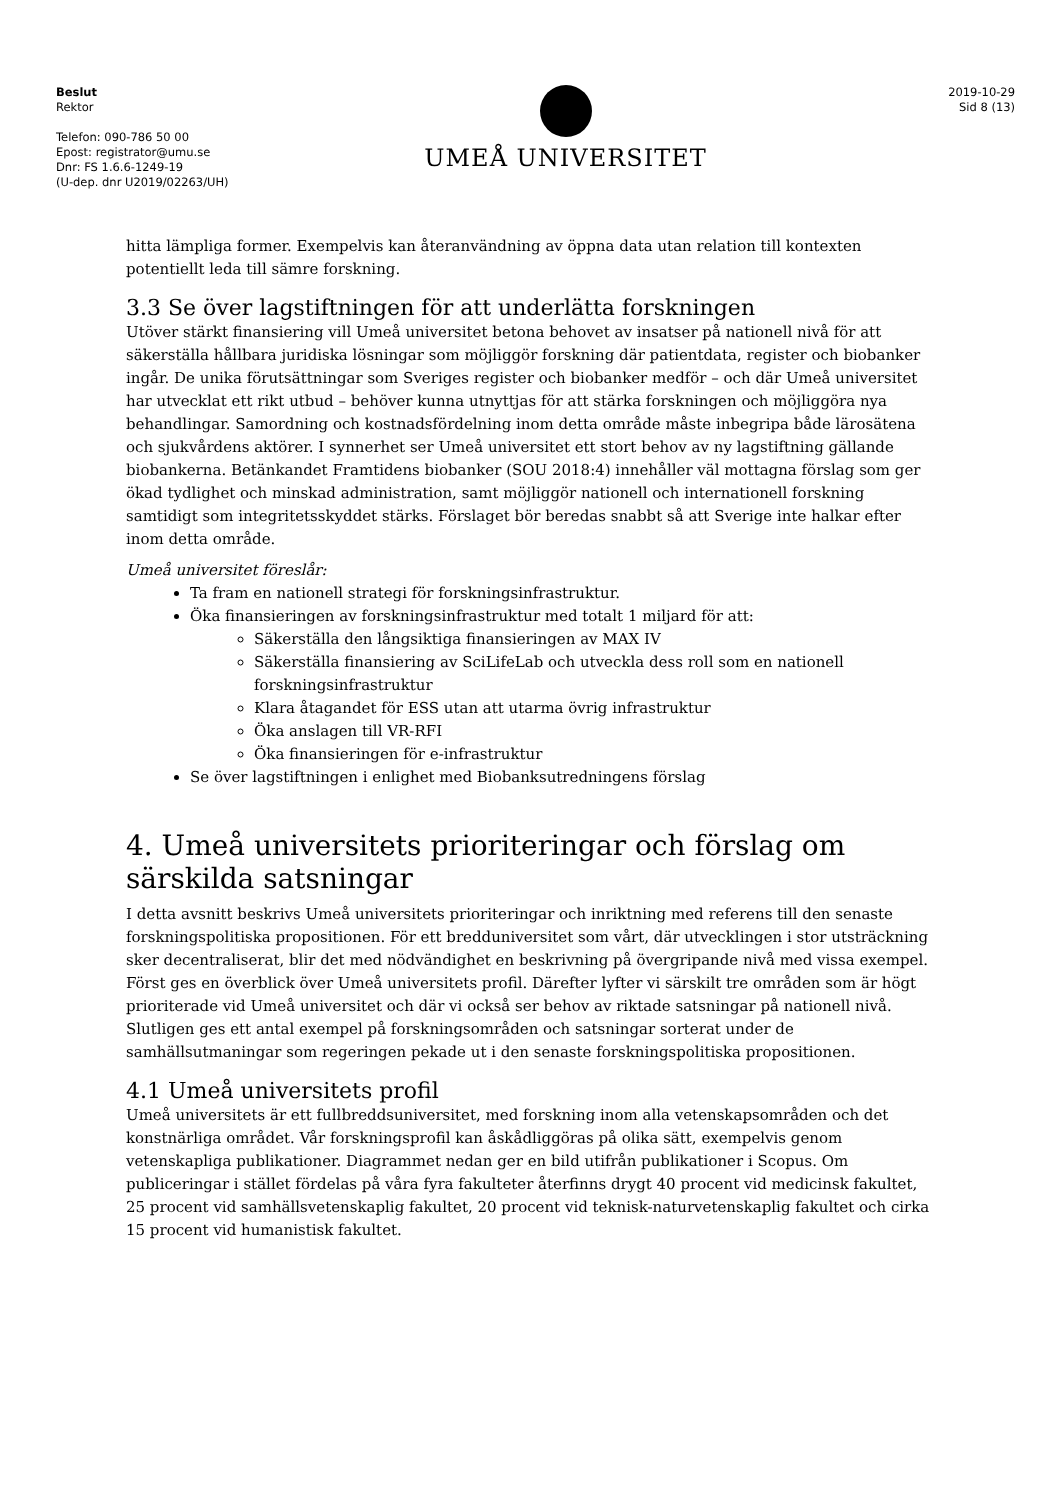Beslut
Rektor
Telefon: 090-786 50 00
Epost: registrator@umu.se
Dnr: FS 1.6.6-1249-19
(U-dep. dnr U2019/02263/UH)
UMEÅ UNIVERSITET
2019-10-29
Sid 8 (13)
hitta lämpliga former. Exempelvis kan återanvändning av öppna data utan relation till kontexten potentiellt leda till sämre forskning.
3.3 Se över lagstiftningen för att underlätta forskningen
Utöver stärkt finansiering vill Umeå universitet betona behovet av insatser på nationell nivå för att säkerställa hållbara juridiska lösningar som möjliggör forskning där patientdata, register och biobanker ingår. De unika förutsättningar som Sveriges register och biobanker medför – och där Umeå universitet har utvecklat ett rikt utbud – behöver kunna utnyttjas för att stärka forskningen och möjliggöra nya behandlingar. Samordning och kostnadsfördelning inom detta område måste inbegripa både lärosätena och sjukvårdens aktörer. I synnerhet ser Umeå universitet ett stort behov av ny lagstiftning gällande biobankerna. Betänkandet Framtidens biobanker (SOU 2018:4) innehåller väl mottagna förslag som ger ökad tydlighet och minskad administration, samt möjliggör nationell och internationell forskning samtidigt som integritetsskyddet stärks. Förslaget bör beredas snabbt så att Sverige inte halkar efter inom detta område.
Umeå universitet föreslår:
Ta fram en nationell strategi för forskningsinfrastruktur.
Öka finansieringen av forskningsinfrastruktur med totalt 1 miljard för att:
Säkerställa den långsiktiga finansieringen av MAX IV
Säkerställa finansiering av SciLifeLab och utveckla dess roll som en nationell forskningsinfrastruktur
Klara åtagandet för ESS utan att utarma övrig infrastruktur
Öka anslagen till VR-RFI
Öka finansieringen för e-infrastruktur
Se över lagstiftningen i enlighet med Biobanksutredningens förslag
4. Umeå universitets prioriteringar och förslag om särskilda satsningar
I detta avsnitt beskrivs Umeå universitets prioriteringar och inriktning med referens till den senaste forskningspolitiska propositionen. För ett bredduniversitet som vårt, där utvecklingen i stor utsträckning sker decentraliserat, blir det med nödvändighet en beskrivning på övergripande nivå med vissa exempel. Först ges en överblick över Umeå universitets profil. Därefter lyfter vi särskilt tre områden som är högt prioriterade vid Umeå universitet och där vi också ser behov av riktade satsningar på nationell nivå. Slutligen ges ett antal exempel på forskningsområden och satsningar sorterat under de samhällsutmaningar som regeringen pekade ut i den senaste forskningspolitiska propositionen.
4.1 Umeå universitets profil
Umeå universitets är ett fullbreddsuniversitet, med forskning inom alla vetenskapsområden och det konstnärliga området. Vår forskningsprofil kan åskådliggöras på olika sätt, exempelvis genom vetenskapliga publikationer. Diagrammet nedan ger en bild utifrån publikationer i Scopus. Om publiceringar i stället fördelas på våra fyra fakulteter återfinns drygt 40 procent vid medicinsk fakultet, 25 procent vid samhällsvetenskaplig fakultet, 20 procent vid teknisk-naturvetenskaplig fakultet och cirka 15 procent vid humanistisk fakultet.